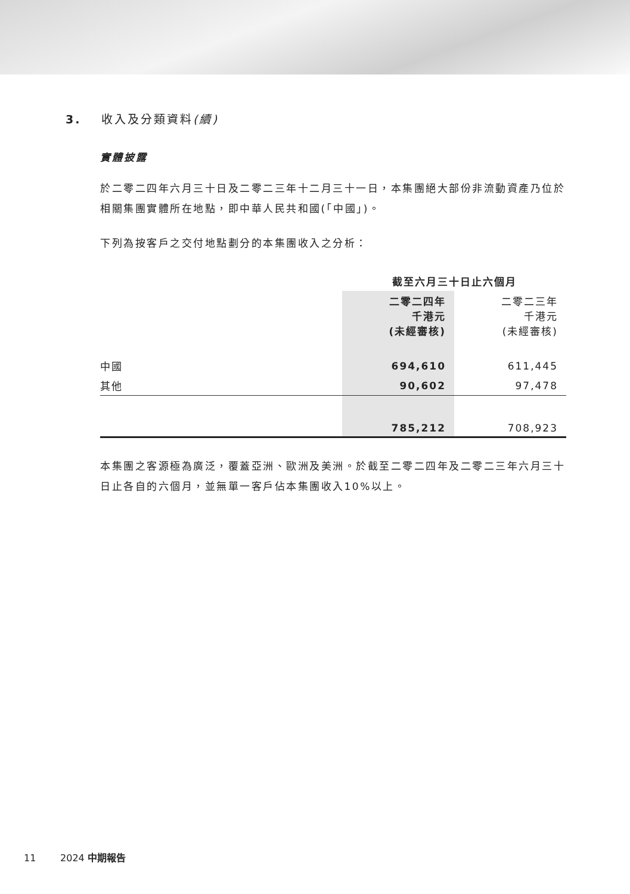3. 收入及分類資料(續)
實體披露
於二零二四年六月三十日及二零二三年十二月三十一日，本集團絕大部份非流動資產乃位於相關集團實體所在地點，即中華人民共和國(「中國」)。
下列為按客戶之交付地點劃分的本集團收入之分析：
| | 截至六月三十日止六個月 | |
| | 二零二四年 千港元 (未經審核) | 二零二三年 千港元 (未經審核) |
| 中國 | 694,610 | 611,445 |
| 其他 | 90,602 | 97,478 |
| | 785,212 | 708,923 |
本集團之客源極為廣泛，覆蓋亞洲、歐洲及美洲。於截至二零二四年及二零二三年六月三十日止各自的六個月，並無單一客戶佔本集團收入10%以上。
11 2024 中期報告